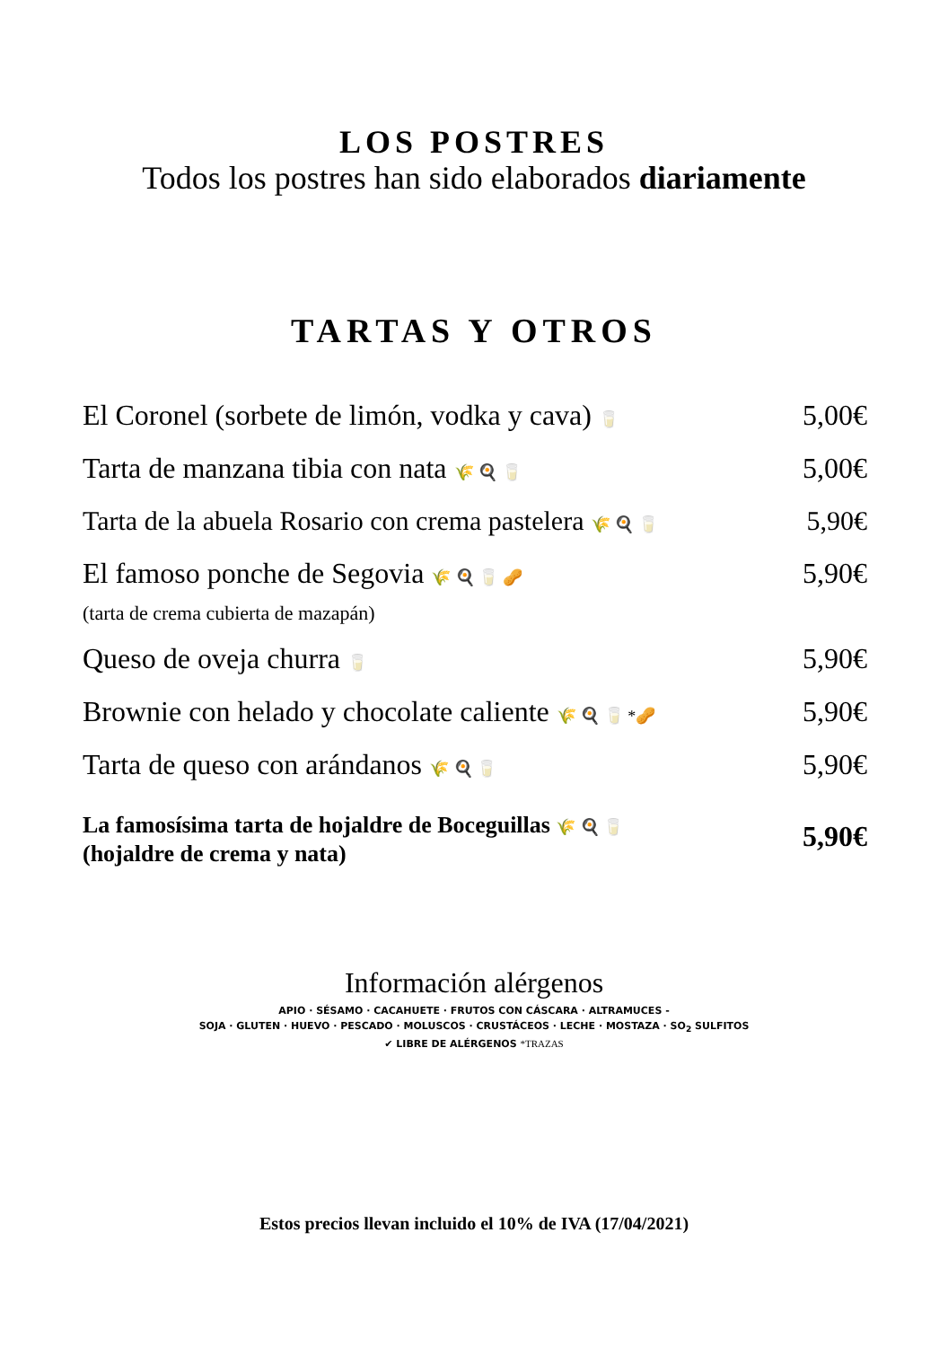LOS POSTRES
Todos los postres han sido elaborados diariamente
TARTAS Y OTROS
El Coronel (sorbete de limón, vodka y cava) 🥛 5,00€
Tarta de manzana tibia con nata 🌾 🍳 🥛 5,00€
Tarta de la abuela Rosario con crema pastelera 🌾 🍳 🥛 5,90€
El famoso ponche de Segovia 🌾 🍳 🥛 🥜
(tarta de crema cubierta de mazapán) 5,90€
Queso de oveja churra 🥛 5,90€
Brownie con helado y chocolate caliente 🌾 🍳 🥛 *🥜 5,90€
Tarta de queso con arándanos 🌾 🍳 🥛 5,90€
La famosísima tarta de hojaldre de Boceguillas 🌾 🍳 🥛
(hojaldre de crema y nata) 5,90€
Información alérgenos
APIO · SÉSAMO · CACAHUETE · FRUTOS CON CÁSCARA · ALTRAMUCES -
SOJA · GLUTEN · HUEVO · PESCADO · MOLUSCOS · CRUSTÁCEOS · LECHE · MOSTAZA · SO<sub>2</sub> SULFITOS
✔ LIBRE DE ALÉRGENOS *TRAZAS
Estos precios llevan incluido el 10% de IVA (17/04/2021)